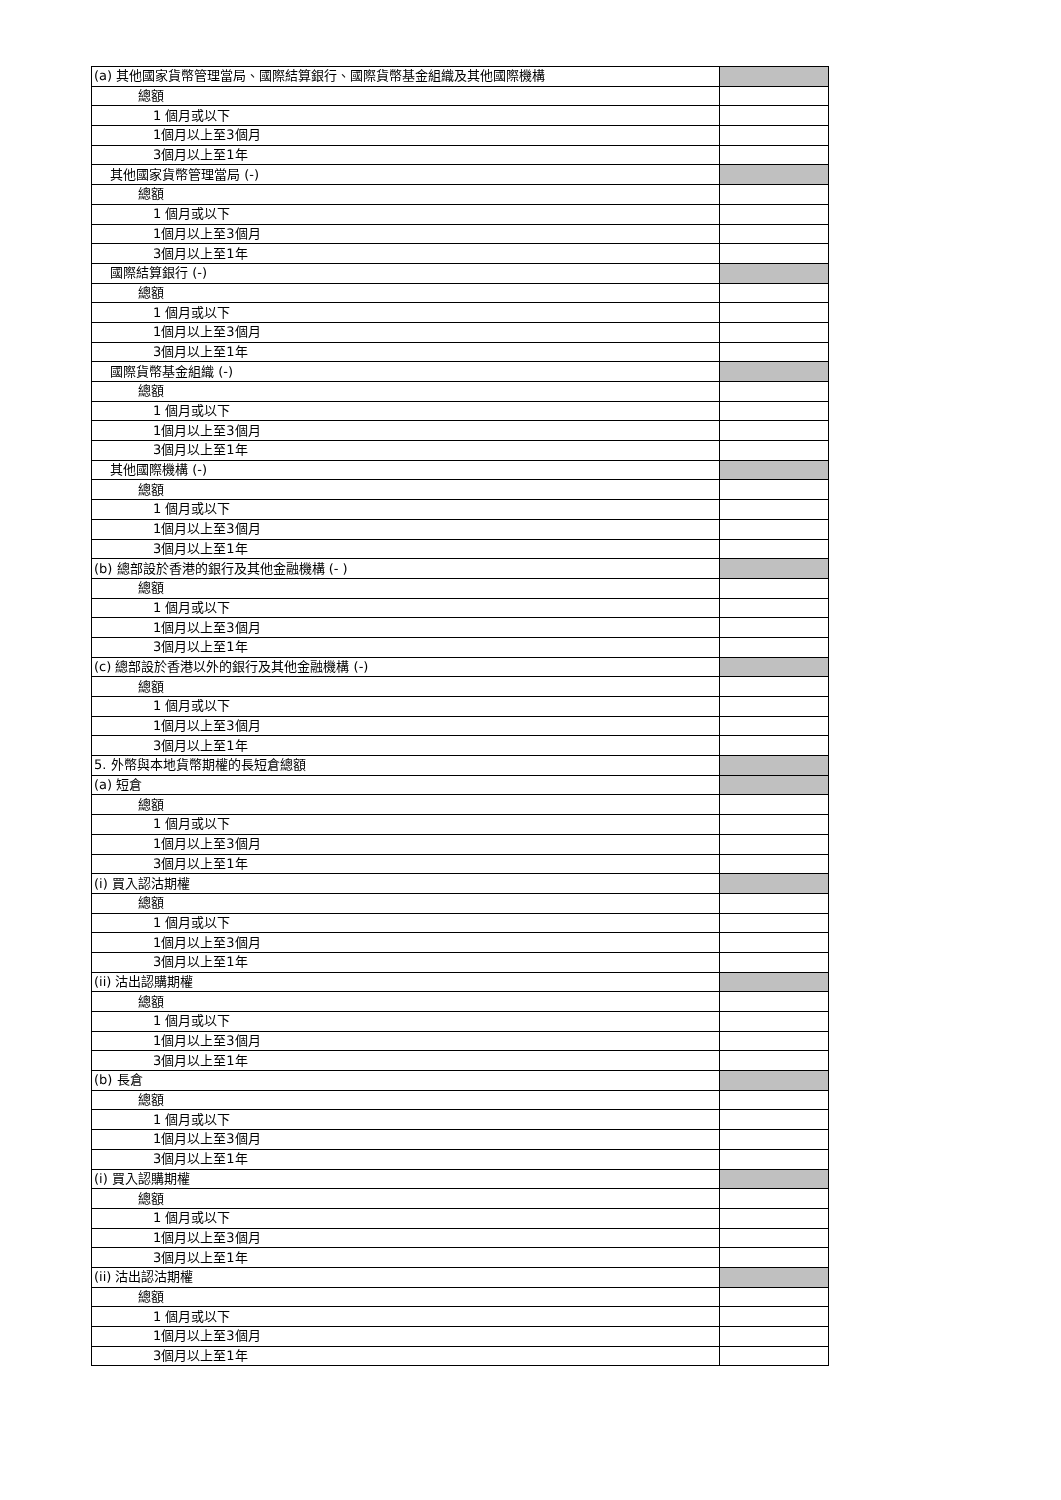| (a) 其他國家貨幣管理當局、國際結算銀行、國際貨幣基金組織及其他國際機構 | |
| 總額 | |
| 1 個月或以下 | |
| 1個月以上至3個月 | |
| 3個月以上至1年 | |
| 其他國家貨幣管理當局 (-) | |
| 總額 | |
| 1 個月或以下 | |
| 1個月以上至3個月 | |
| 3個月以上至1年 | |
| 國際結算銀行 (-) | |
| 總額 | |
| 1 個月或以下 | |
| 1個月以上至3個月 | |
| 3個月以上至1年 | |
| 國際貨幣基金組織 (-) | |
| 總額 | |
| 1 個月或以下 | |
| 1個月以上至3個月 | |
| 3個月以上至1年 | |
| 其他國際機構 (-) | |
| 總額 | |
| 1 個月或以下 | |
| 1個月以上至3個月 | |
| 3個月以上至1年 | |
| (b) 總部設於香港的銀行及其他金融機構 (- ) | |
| 總額 | |
| 1 個月或以下 | |
| 1個月以上至3個月 | |
| 3個月以上至1年 | |
| (c) 總部設於香港以外的銀行及其他金融機構 (-) | |
| 總額 | |
| 1 個月或以下 | |
| 1個月以上至3個月 | |
| 3個月以上至1年 | |
| 5. 外幣與本地貨幣期權的長短倉總額 | |
| (a) 短倉 | |
| 總額 | |
| 1 個月或以下 | |
| 1個月以上至3個月 | |
| 3個月以上至1年 | |
| (i) 買入認沽期權 | |
| 總額 | |
| 1 個月或以下 | |
| 1個月以上至3個月 | |
| 3個月以上至1年 | |
| (ii) 沽出認購期權 | |
| 總額 | |
| 1 個月或以下 | |
| 1個月以上至3個月 | |
| 3個月以上至1年 | |
| (b) 長倉 | |
| 總額 | |
| 1 個月或以下 | |
| 1個月以上至3個月 | |
| 3個月以上至1年 | |
| (i) 買入認購期權 | |
| 總額 | |
| 1 個月或以下 | |
| 1個月以上至3個月 | |
| 3個月以上至1年 | |
| (ii) 沽出認沽期權 | |
| 總額 | |
| 1 個月或以下 | |
| 1個月以上至3個月 | |
| 3個月以上至1年 | |